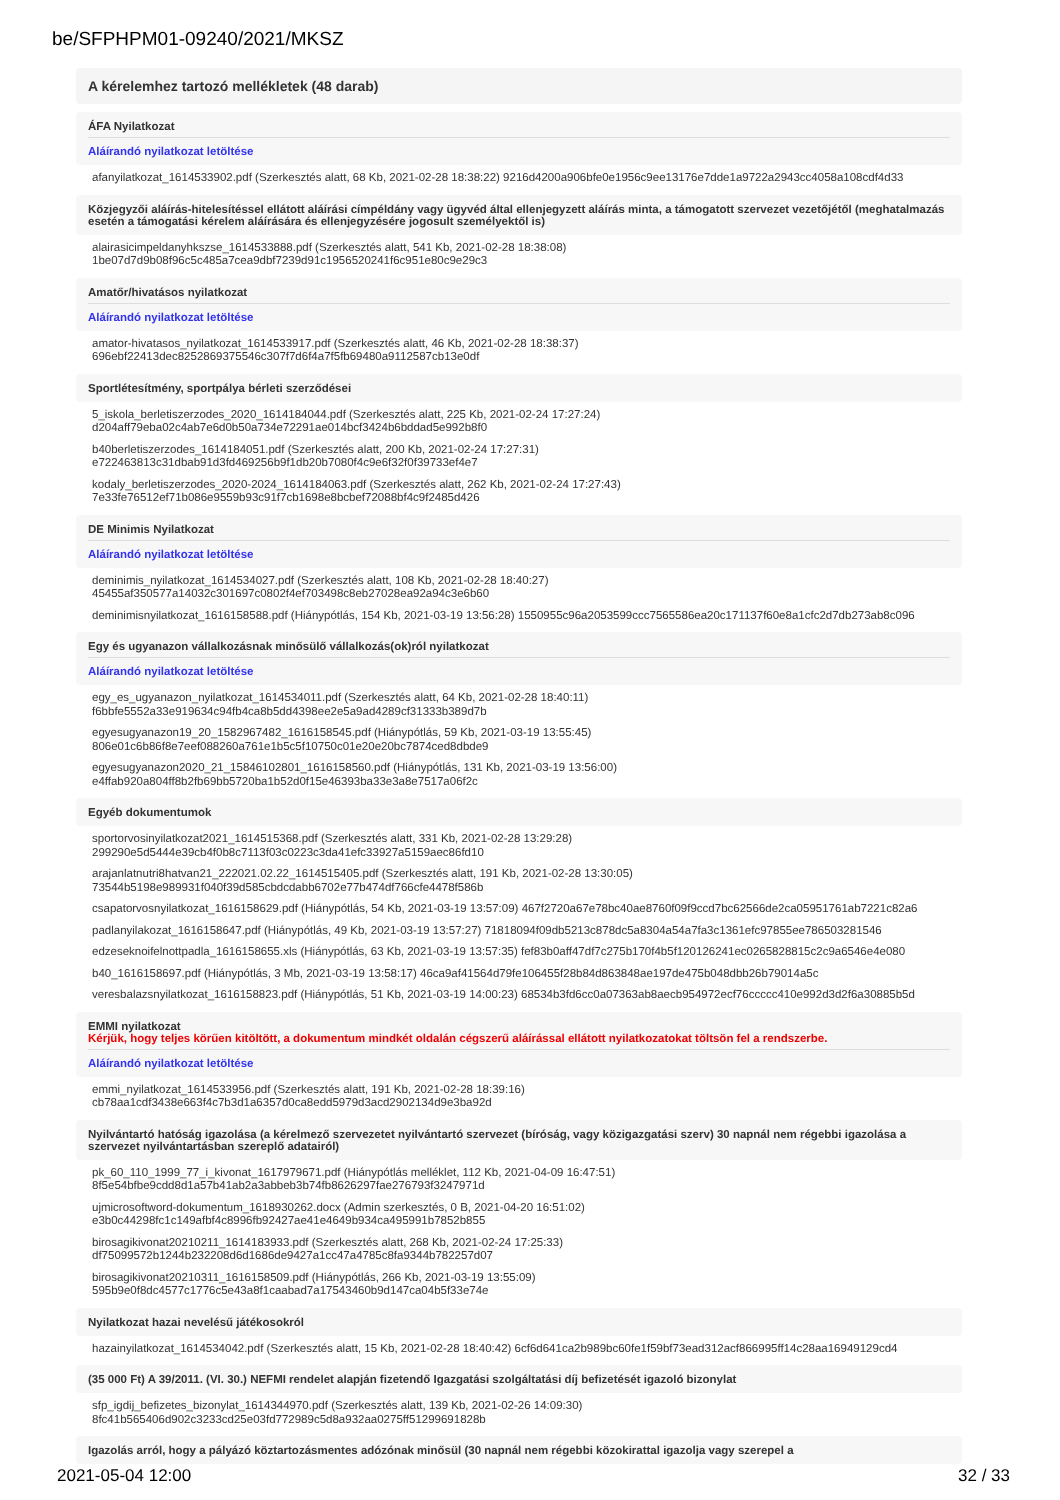be/SFPHPM01-09240/2021/MKSZ
A kérelemhez tartozó mellékletek (48 darab)
ÁFA Nyilatkozat
Aláírandó nyilatkozat letöltése
afanyilatkozat_1614533902.pdf (Szerkesztés alatt, 68 Kb, 2021-02-28 18:38:22) 9216d4200a906bfe0e1956c9ee13176e7dde1a9722a2943cc4058a108cdf4d33
Közjegyzői aláírás-hitelesítéssel ellátott aláírási címpéldány vagy ügyvéd által ellenjegyzett aláírás minta, a támogatott szervezet vezetőjétől (meghatalmazás esetén a támogatási kérelem aláírására és ellenjegyzésére jogosult személyektől is)
alairasicimpeldanyhkszse_1614533888.pdf (Szerkesztés alatt, 541 Kb, 2021-02-28 18:38:08)
1be07d7d9b08f96c5c485a7cea9dbf7239d91c1956520241f6c951e80c9e29c3
Amatőr/hivatásos nyilatkozat
Aláírandó nyilatkozat letöltése
amator-hivatasos_nyilatkozat_1614533917.pdf (Szerkesztés alatt, 46 Kb, 2021-02-28 18:38:37)
696ebf22413dec8252869375546c307f7d6f4a7f5fb69480a9112587cb13e0df
Sportlétesítmény, sportpálya bérleti szerződései
5_iskola_berletiszerzodes_2020_1614184044.pdf (Szerkesztés alatt, 225 Kb, 2021-02-24 17:27:24)
d204aff79eba02c4ab7e6d0b50a734e72291ae014bcf3424b6bddad5e992b8f0
b40berletiszerzodes_1614184051.pdf (Szerkesztés alatt, 200 Kb, 2021-02-24 17:27:31)
e722463813c31dbab91d3fd469256b9f1db20b7080f4c9e6f32f0f39733ef4e7
kodaly_berletiszerzodes_2020-2024_1614184063.pdf (Szerkesztés alatt, 262 Kb, 2021-02-24 17:27:43)
7e33fe76512ef71b086e9559b93c91f7cb1698e8bcbef72088bf4c9f2485d426
DE Minimis Nyilatkozat
Aláírandó nyilatkozat letöltése
deminimis_nyilatkozat_1614534027.pdf (Szerkesztés alatt, 108 Kb, 2021-02-28 18:40:27)
45455af350577a14032c301697c0802f4ef703498c8eb27028ea92a94c3e6b60
deminimisnyilatkozat_1616158588.pdf (Hiánypótlás, 154 Kb, 2021-03-19 13:56:28) 1550955c96a2053599ccc7565586ea20c171137f60e8a1cfc2d7db273ab8c096
Egy és ugyanazon vállalkozásnak minősülő vállalkozás(ok)ról nyilatkozat
Aláírandó nyilatkozat letöltése
egy_es_ugyanazon_nyilatkozat_1614534011.pdf (Szerkesztés alatt, 64 Kb, 2021-02-28 18:40:11)
f6bbfe5552a33e919634c94fb4ca8b5dd4398ee2e5a9ad4289cf31333b389d7b
egyesugyanazon19_20_1582967482_1616158545.pdf (Hiánypótlás, 59 Kb, 2021-03-19 13:55:45)
806e01c6b86f8e7eef088260a761e1b5c5f10750c01e20e20bc7874ced8dbde9
egyesugyanazon2020_21_15846102801_1616158560.pdf (Hiánypótlás, 131 Kb, 2021-03-19 13:56:00)
e4ffab920a804ff8b2fb69bb5720ba1b52d0f15e46393ba33e3a8e7517a06f2c
Egyéb dokumentumok
sportorvosinyilatkozat2021_1614515368.pdf (Szerkesztés alatt, 331 Kb, 2021-02-28 13:29:28)
299290e5d5444e39cb4f0b8c7113f03c0223c3da41efc33927a5159aec86fd10
arajanlatnutri8hatvan21_222021.02.22_1614515405.pdf (Szerkesztés alatt, 191 Kb, 2021-02-28 13:30:05)
73544b5198e989931f040f39d585cbdcdabb6702e77b474df766cfe4478f586b
csapatorvosnyilatkozat_1616158629.pdf (Hiánypótlás, 54 Kb, 2021-03-19 13:57:09) 467f2720a67e78bc40ae8760f09f9ccd7bc62566de2ca05951761ab7221c82a6
padlanyilakozat_1616158647.pdf (Hiánypótlás, 49 Kb, 2021-03-19 13:57:27) 71818094f09db5213c878dc5a8304a54a7fa3c1361efc97855ee786503281546
edzeseknoifelnottpadla_1616158655.xls (Hiánypótlás, 63 Kb, 2021-03-19 13:57:35) fef83b0aff47df7c275b170f4b5f120126241ec0265828815c2c9a6546e4e080
b40_1616158697.pdf (Hiánypótlás, 3 Mb, 2021-03-19 13:58:17) 46ca9af41564d79fe106455f28b84d863848ae197de475b048dbb26b79014a5c
veresbalazsnyilatkozat_1616158823.pdf (Hiánypótlás, 51 Kb, 2021-03-19 14:00:23) 68534b3fd6cc0a07363ab8aecb954972ecf76ccccc410e992d3d2f6a30885b5d
EMMI nyilatkozat
Kérjük, hogy teljes körűen kitöltött, a dokumentum mindkét oldalán cégszerű aláírással ellátott nyilatkozatokat töltsön fel a rendszerbe.
Aláírandó nyilatkozat letöltése
emmi_nyilatkozat_1614533956.pdf (Szerkesztés alatt, 191 Kb, 2021-02-28 18:39:16)
cb78aa1cdf3438e663f4c7b3d1a6357d0ca8edd5979d3acd2902134d9e3ba92d
Nyilvántartó hatóság igazolása (a kérelmező szervezetet nyilvántartó szervezet (bíróság, vagy közigazgatási szerv) 30 napnál nem régebbi igazolása a szervezet nyilvántartásban szereplő adatairól)
pk_60_110_1999_77_i_kivonat_1617979671.pdf (Hiánypótlás melléklet, 112 Kb, 2021-04-09 16:47:51)
8f5e54bfbe9cdd8d1a57b41ab2a3abbeb3b74fb8626297fae276793f3247971d
ujmicrosoftword-dokumentum_1618930262.docx (Admin szerkesztés, 0 B, 2021-04-20 16:51:02)
e3b0c44298fc1c149afbf4c8996fb92427ae41e4649b934ca495991b7852b855
birosagikivonat20210211_1614183933.pdf (Szerkesztés alatt, 268 Kb, 2021-02-24 17:25:33)
df75099572b1244b232208d6d1686de9427a1cc47a4785c8fa9344b782257d07
birosagikivonat20210311_1616158509.pdf (Hiánypótlás, 266 Kb, 2021-03-19 13:55:09)
595b9e0f8dc4577c1776c5e43a8f1caabad7a17543460b9d147ca04b5f33e74e
Nyilatkozat hazai nevelésű játékosokról
hazainyilatkozat_1614534042.pdf (Szerkesztés alatt, 15 Kb, 2021-02-28 18:40:42) 6cf6d641ca2b989bc60fe1f59bf73ead312acf866995ff14c28aa16949129cd4
(35 000 Ft) A 39/2011. (VI. 30.) NEFMI rendelet alapján fizetendő Igazgatási szolgáltatási díj befizetését igazoló bizonylat
sfp_igdij_befizetes_bizonylat_1614344970.pdf (Szerkesztés alatt, 139 Kb, 2021-02-26 14:09:30)
8fc41b565406d902c3233cd25e03fd772989c5d8a932aa0275ff51299691828b
Igazolás arról, hogy a pályázó köztartozásmentes adózónak minősül (30 napnál nem régebbi közokirattal igazolja vagy szerepel a
2021-05-04 12:00 32 / 33